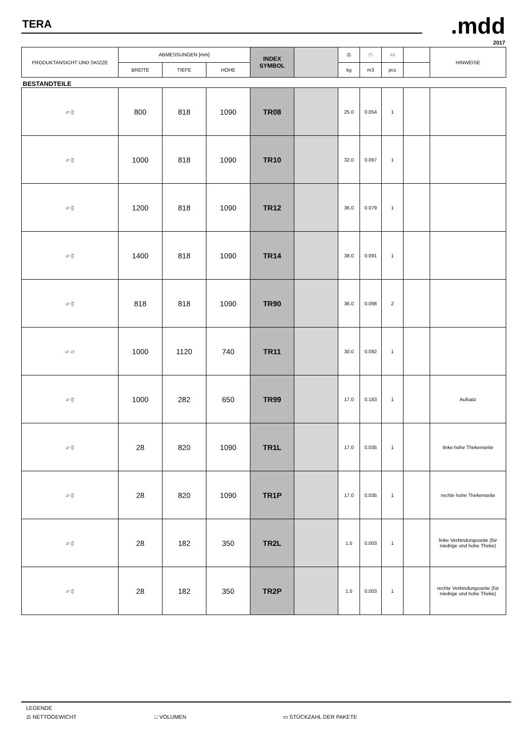TERA .mdd
2017
| PRODUKTANSICHT UND SKIZZE | ABMESSUNGEN [mm] | | | INDEX SYMBOL | | ⚖ | □ | ▭ | | HINWEISE |
| --- | --- | --- | --- | --- | --- | --- | --- | --- | --- | --- |
| | BREITE | TIEFE | HÖHE | | | kg | m3 | pcs | | |
BESTANDTEILE
| ▱ ▯ | 800 | 818 | 1090 | TR08 | | 25.0 | 0.054 | 1 | | |
| ▱ ▯ | 1000 | 818 | 1090 | TR10 | | 32.0 | 0.067 | 1 | | |
| ▱ ▯ | 1200 | 818 | 1090 | TR12 | | 36.0 | 0.079 | 1 | | |
| ▱ ▯ | 1400 | 818 | 1090 | TR14 | | 38.0 | 0.091 | 1 | | |
| ▱ ▯ | 818 | 818 | 1090 | TR90 | | 36.0 | 0.098 | 2 | | |
| ▱ ▱ | 1000 | 1120 | 740 | TR11 | | 30.0 | 0.092 | 1 | | |
| ▱ ▯ | 1000 | 282 | 650 | TR99 | | 17.0 | 0.183 | 1 | | Aufsatz |
| ▱ ▯ | 28 | 820 | 1090 | TR1L | | 17.0 | 0.035 | 1 | | linke hohe Thekenseite |
| ▱ ▯ | 28 | 820 | 1090 | TR1P | | 17.0 | 0.035 | 1 | | rechte hohe Thekenseite |
| ▱ ▯ | 28 | 182 | 350 | TR2L | | 1.5 | 0.003 | 1 | | linke Verbindungsseite (für niedrige und hohe Theke) |
| ▱ ▯ | 28 | 182 | 350 | TR2P | | 1.5 | 0.003 | 1 | | rechte Verbindungsseite (für niedrige und hohe Theke) |
LEGENDE
⚖ NETTOGEWICHT □ VOLUMEN ▭ STÜCKZAHL DER PAKETE